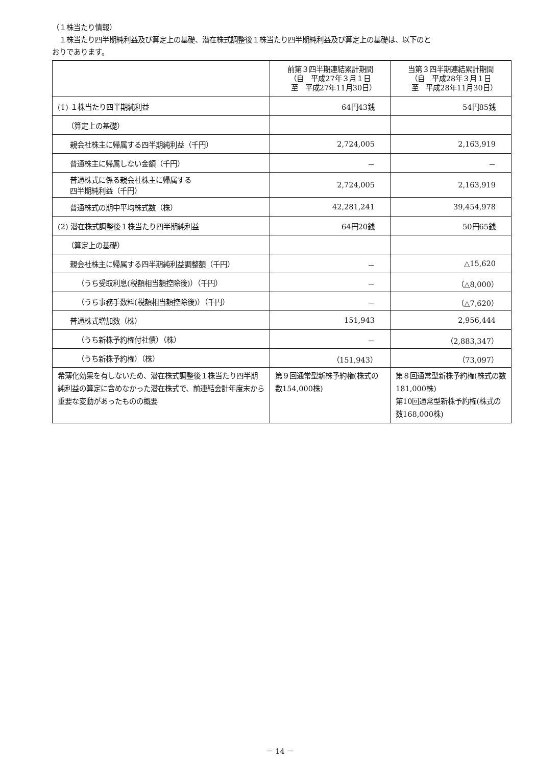（１株当たり情報）
　１株当たり四半期純利益及び算定上の基礎、潜在株式調整後１株当たり四半期純利益及び算定上の基礎は、以下のと
おりであります。
| | 前第３四半期連結累計期間 （自 平成27年３月１日 至 平成27年11月30日） | 当第３四半期連結累計期間 （自 平成28年３月１日 至 平成28年11月30日） |
| --- | --- | --- |
| (1) １株当たり四半期純利益 | 64円43銭 | 54円85銭 |
| （算定上の基礎） | | |
| 親会社株主に帰属する四半期純利益（千円） | 2,724,005 | 2,163,919 |
| 普通株主に帰属しない金額（千円） | － | － |
| 普通株式に係る親会社株主に帰属する 四半期純利益（千円） | 2,724,005 | 2,163,919 |
| 普通株式の期中平均株式数（株） | 42,281,241 | 39,454,978 |
| (2) 潜在株式調整後１株当たり四半期純利益 | 64円20銭 | 50円65銭 |
| （算定上の基礎） | | |
| 親会社株主に帰属する四半期純利益調整額（千円） | － | △15,620 |
| （うち受取利息(税額相当額控除後)）（千円） | － | （△8,000） |
| （うち事務手数料(税額相当額控除後)）（千円） | － | （△7,620） |
| 普通株式増加数（株） | 151,943 | 2,956,444 |
| （うち新株予約権付社債）（株） | － | （2,883,347） |
| （うち新株予約権）（株） | （151,943） | （73,097） |
| 希薄化効果を有しないため、潜在株式調整後１株当たり四半期純利益の算定に含めなかった潜在株式で、前連結会計年度末から重要な変動があったものの概要 | 第９回通常型新株予約権(株式の数154,000株) | 第８回通常型新株予約権(株式の数181,000株) 第10回通常型新株予約権(株式の数168,000株) |
－ 14 －